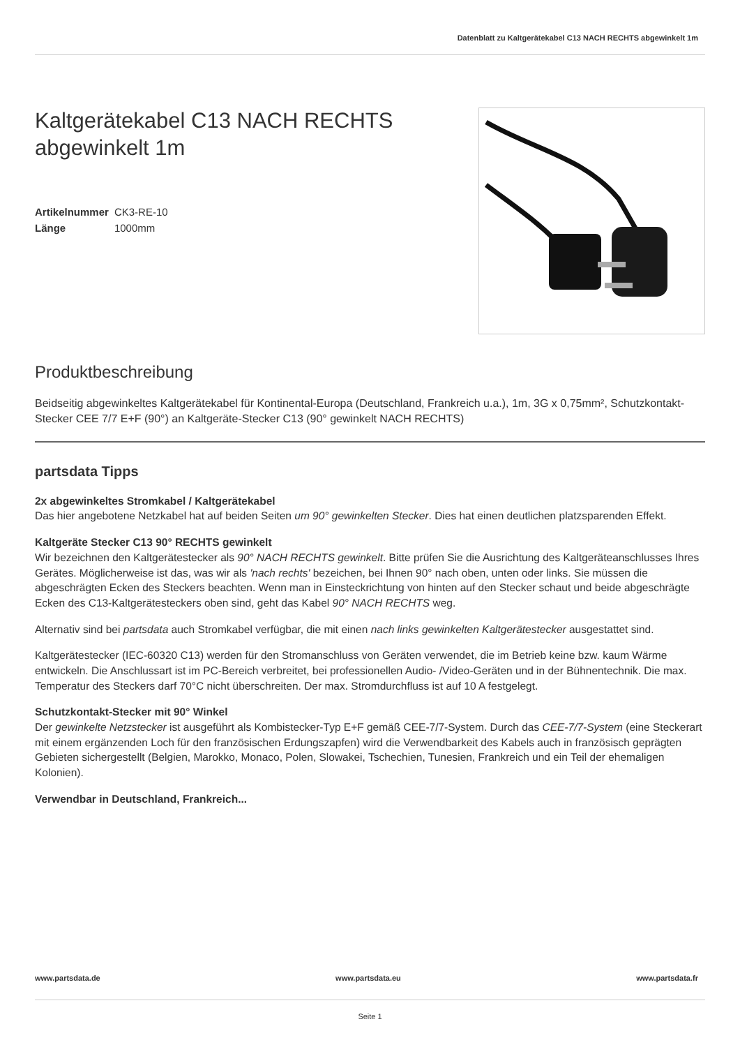Datenblatt zu Kaltgerätekabel C13 NACH RECHTS abgewinkelt 1m
Kaltgerätekabel C13 NACH RECHTS
abgewinkelt 1m
| Artikelnummer | CK3-RE-10 |
| Länge | 1000mm |
Produktbeschreibung
Beidseitig abgewinkeltes Kaltgerätekabel für Kontinental-Europa (Deutschland, Frankreich u.a.), 1m, 3G x 0,75mm², Schutzkontakt-Stecker CEE 7/7 E+F (90°) an Kaltgeräte-Stecker C13 (90° gewinkelt NACH RECHTS)
partsdata Tipps
2x abgewinkeltes Stromkabel / Kaltgerätekabel
Das hier angebotene Netzkabel hat auf beiden Seiten um 90° gewinkelten Stecker. Dies hat einen deutlichen platzsparenden Effekt.
Kaltgeräte Stecker C13 90° RECHTS gewinkelt
Wir bezeichnen den Kaltgerätestecker als 90° NACH RECHTS gewinkelt. Bitte prüfen Sie die Ausrichtung des Kaltgeräteanschlusses Ihres Gerätes. Möglicherweise ist das, was wir als 'nach rechts' bezeichen, bei Ihnen 90° nach oben, unten oder links. Sie müssen die abgeschrägten Ecken des Steckers beachten. Wenn man in Einsteckrichtung von hinten auf den Stecker schaut und beide abgeschrägte Ecken des C13-Kaltgerätesteckers oben sind, geht das Kabel 90° NACH RECHTS weg.
Alternativ sind bei partsdata auch Stromkabel verfügbar, die mit einen nach links gewinkelten Kaltgerätestecker ausgestattet sind.
Kaltgerätestecker (IEC-60320 C13) werden für den Stromanschluss von Geräten verwendet, die im Betrieb keine bzw. kaum Wärme entwickeln. Die Anschlussart ist im PC-Bereich verbreitet, bei professionellen Audio- /Video-Geräten und in der Bühnentechnik. Die max. Temperatur des Steckers darf 70°C nicht überschreiten. Der max. Stromdurchfluss ist auf 10 A festgelegt.
Schutzkontakt-Stecker mit 90° Winkel
Der gewinkelte Netzstecker ist ausgeführt als Kombistecker-Typ E+F gemäß CEE-7/7-System. Durch das CEE-7/7-System (eine Steckerart mit einem ergänzenden Loch für den französischen Erdungszapfen) wird die Verwendbarkeit des Kabels auch in französisch geprägten Gebieten sichergestellt (Belgien, Marokko, Monaco, Polen, Slowakei, Tschechien, Tunesien, Frankreich und ein Teil der ehemaligen Kolonien).
Verwendbar in Deutschland, Frankreich...
www.partsdata.de www.partsdata.eu www.partsdata.fr
Seite 1